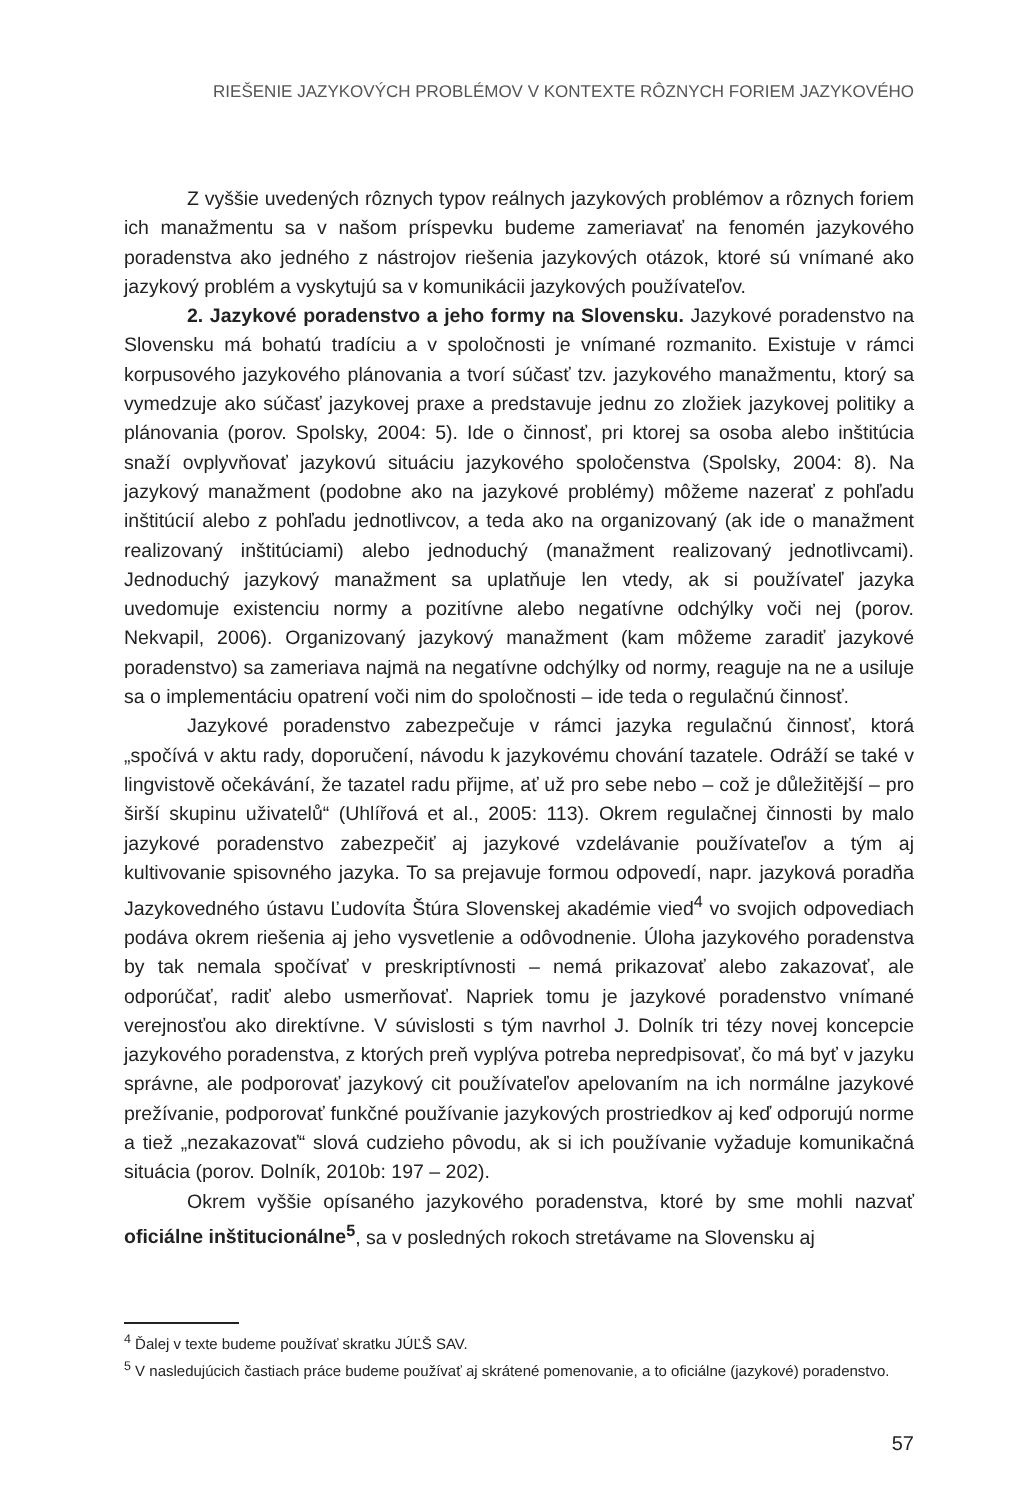RIEŠENIE JAZYKOVÝCH PROBLÉMOV V KONTEXTE RÔZNYCH FORIEM JAZYKOVÉHO
Z vyššie uvedených rôznych typov reálnych jazykových problémov a rôznych foriem ich manažmentu sa v našom príspevku budeme zameriavať na fenomén jazykového poradenstva ako jedného z nástrojov riešenia jazykových otázok, ktoré sú vnímané ako jazykový problém a vyskytujú sa v komunikácii jazykových používateľov.
2. Jazykové poradenstvo a jeho formy na Slovensku. Jazykové poradenstvo na Slovensku má bohatú tradíciu a v spoločnosti je vnímané rozmanito. Existuje v rámci korpusového jazykového plánovania a tvorí súčasť tzv. jazykového manažmentu, ktorý sa vymedzuje ako súčasť jazykovej praxe a predstavuje jednu zo zložiek jazykovej politiky a plánovania (porov. Spolsky, 2004: 5). Ide o činnosť, pri ktorej sa osoba alebo inštitúcia snaží ovplyvňovať jazykovú situáciu jazykového spoločenstva (Spolsky, 2004: 8). Na jazykový manažment (podobne ako na jazykové problémy) môžeme nazerať z pohľadu inštitúcií alebo z pohľadu jednotlivcov, a teda ako na organizovaný (ak ide o manažment realizovaný inštitúciami) alebo jednoduchý (manažment realizovaný jednotlivcami). Jednoduchý jazykový manažment sa uplatňuje len vtedy, ak si používateľ jazyka uvedomuje existenciu normy a pozitívne alebo negatívne odchýlky voči nej (porov. Nekvapil, 2006). Organizovaný jazykový manažment (kam môžeme zaradiť jazykové poradenstvo) sa zameriava najmä na negatívne odchýlky od normy, reaguje na ne a usiluje sa o implementáciu opatrení voči nim do spoločnosti – ide teda o regulačnú činnosť.
Jazykové poradenstvo zabezpečuje v rámci jazyka regulačnú činnosť, ktorá „spočívá v aktu rady, doporučení, návodu k jazykovému chování tazatele. Odráží se také v lingvistově očekávání, že tazatel radu přijme, ať už pro sebe nebo – což je důležitější – pro širší skupinu uživatelů“ (Uhlířová et al., 2005: 113). Okrem regulačnej činnosti by malo jazykové poradenstvo zabezpečiť aj jazykové vzdelávanie používateľov a tým aj kultivovanie spisovného jazyka. To sa prejavuje formou odpovedí, napr. jazyková poradňa Jazykovedného ústavu Ľudovíta Štúra Slovenskej akadémie vied<sup>4</sup> vo svojich odpovediach podáva okrem riešenia aj jeho vysvetlenie a odôvodnenie. Úloha jazykového poradenstva by tak nemala spočívať v preskriptívnosti – nemá prikazovať alebo zakazovať, ale odporúčať, radiť alebo usmerňovať. Napriek tomu je jazykové poradenstvo vnímané verejnosťou ako direktívne. V súvislosti s tým navrhol J. Dolník tri tézy novej koncepcie jazykového poradenstva, z ktorých preň vyplýva potreba nepredpisovať, čo má byť v jazyku správne, ale podporovať jazykový cit používateľov apelovaním na ich normálne jazykové prežívanie, podporovať funkčné používanie jazykových prostriedkov aj keď odporujú norme a tiež „nezakazovať“ slová cudzieho pôvodu, ak si ich používanie vyžaduje komunikačná situácia (porov. Dolník, 2010b: 197 – 202).
Okrem vyššie opísaného jazykového poradenstva, ktoré by sme mohli nazvať oficiálne inštitucionálne<sup>5</sup>, sa v posledných rokoch stretávame na Slovensku aj
<sup>4</sup> Ďalej v texte budeme používať skratku JÚĽŠ SAV.
<sup>5</sup> V nasledujúcich častiach práce budeme používať aj skrátené pomenovanie, a to oficiálne (jazykové) poradenstvo.
57